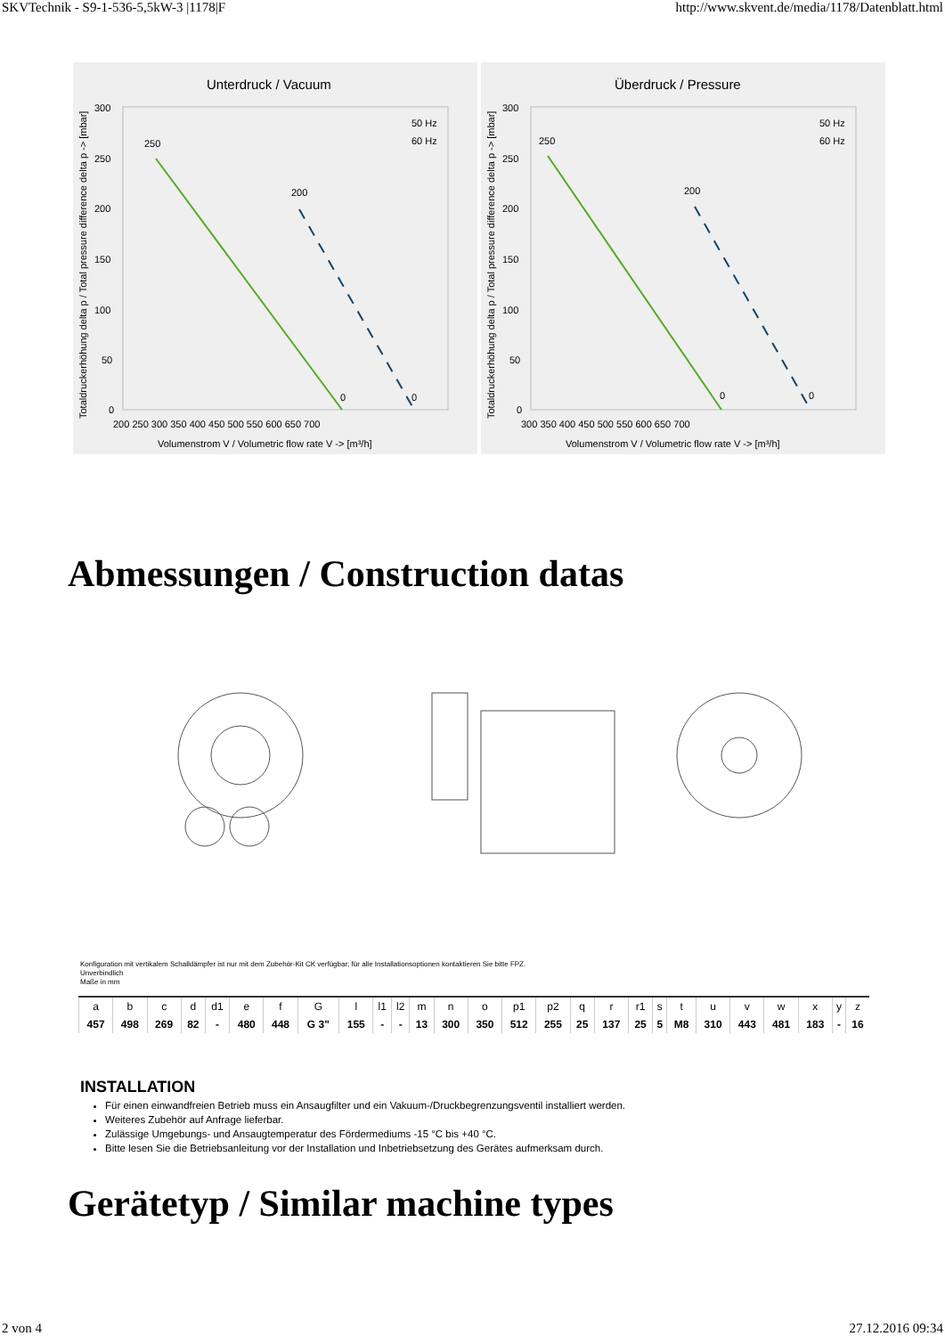SKVTechnik - S9-1-536-5,5kW-3 |1178|F http://www.skvent.de/media/1178/Datenblatt.html
Unterdruck / Vacuum
Totaldruckerhöhung delta p / Total pressure difference delta p -> [mbar]
250
200
0
0
50 Hz
60 Hz
300
250
200
150
100
50
0
200 250 300 350 400 450 500 550 600 650 700
Volumenstrom V / Volumetric flow rate V -> [m³/h]
Überdruck / Pressure
Totaldruckerhöhung delta p / Total pressure difference delta p -> [mbar]
250
200
0
0
50 Hz
60 Hz
300
250
200
150
100
50
0
300 350 400 450 500 550 600 650 700
Volumenstrom V / Volumetric flow rate V -> [m³/h]
Abmessungen / Construction datas
Konfiguration mit vertikalem Schalldämpfer ist nur mit dem Zubehör-Kit CK verfügbar; für alle Installationsoptionen kontaktieren Sie bitte FPZ.
Unverbindlich
Maße in mm
| a | b | c | d | d1 | e | f | G | l | l1 | l2 | m | n | o | p1 | p2 | q | r | r1 | s | t | u | v | w | x | y | z |
| --- | --- | --- | --- | --- | --- | --- | --- | --- | --- | --- | --- | --- | --- | --- | --- | --- | --- | --- | --- | --- | --- | --- | --- | --- | --- | --- |
| 457 | 498 | 269 | 82 | - | 480 | 448 | G 3" | 155 | - | - | 13 | 300 | 350 | 512 | 255 | 25 | 137 | 25 | 5 | M8 | 310 | 443 | 481 | 183 | - | 16 |
INSTALLATION
Für einen einwandfreien Betrieb muss ein Ansaugfilter und ein Vakuum-/Druckbegrenzungsventil installiert werden.
Weiteres Zubehör auf Anfrage lieferbar.
Zulässige Umgebungs- und Ansaugtemperatur des Fördermediums -15 °C bis +40 °C.
Bitte lesen Sie die Betriebsanleitung vor der Installation und Inbetriebsetzung des Gerätes aufmerksam durch.
Gerätetyp / Similar machine types
2 von 4 27.12.2016 09:34